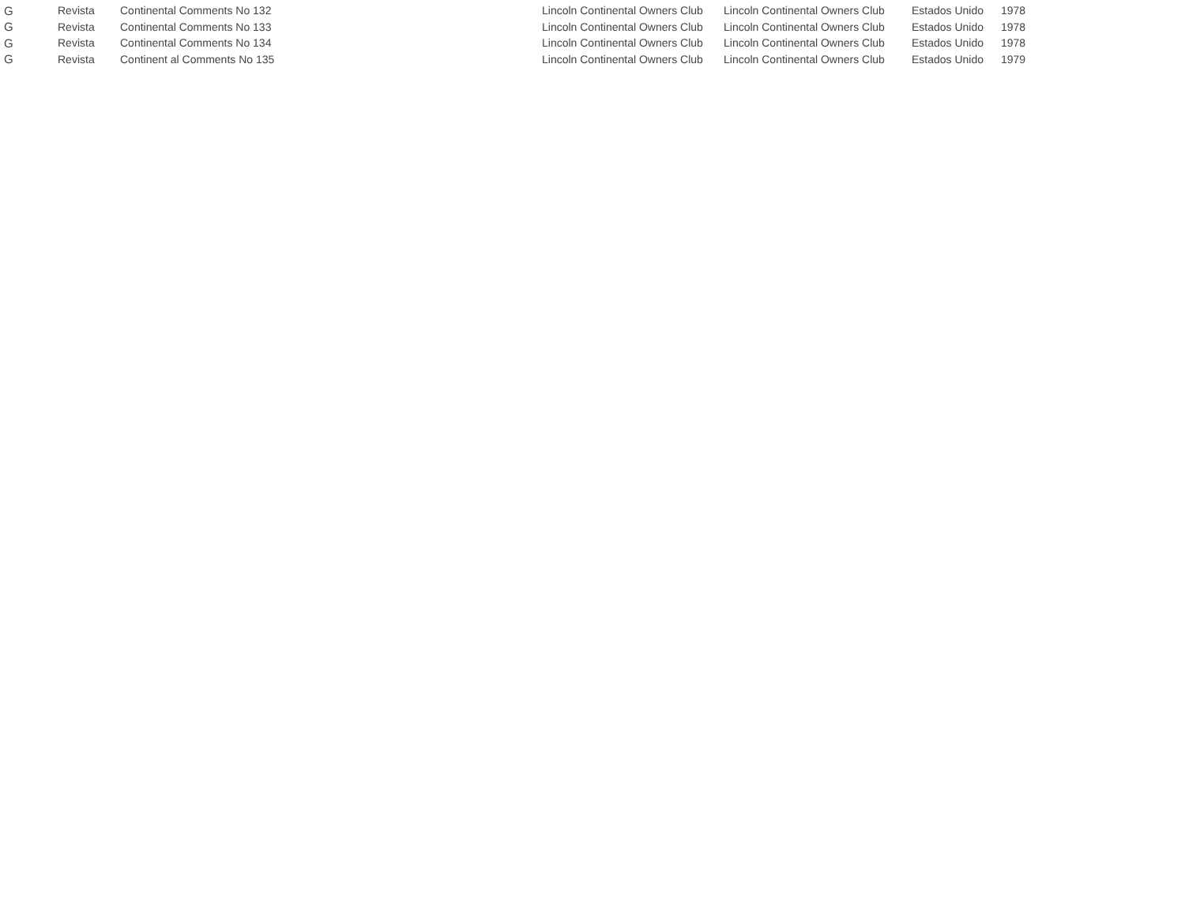| G | Revista | Continental Comments No 132 | Lincoln Continental Owners Club | Lincoln Continental Owners Club | Estados Unido | 1978 |
| G | Revista | Continental Comments No 133 | Lincoln Continental Owners Club | Lincoln Continental Owners Club | Estados Unido | 1978 |
| G | Revista | Continental Comments No 134 | Lincoln Continental Owners Club | Lincoln Continental Owners Club | Estados Unido | 1978 |
| G | Revista | Continent al Comments No 135 | Lincoln Continental Owners Club | Lincoln Continental Owners Club | Estados Unido | 1979 |